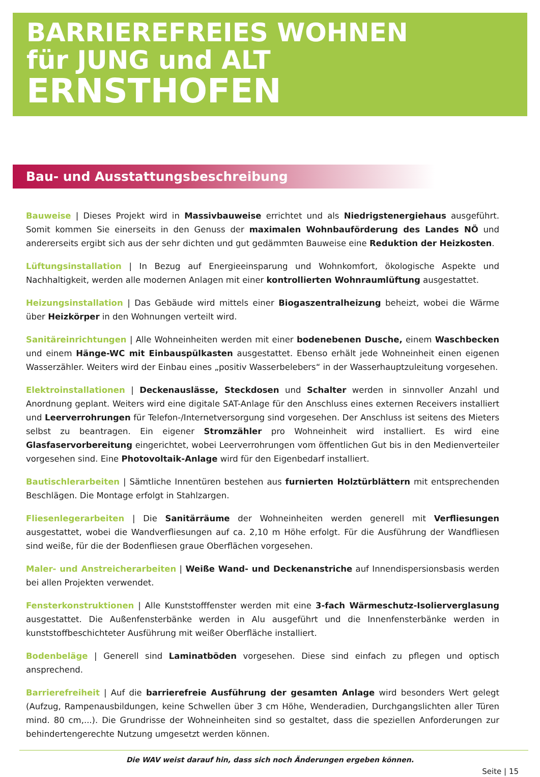BARRIEREFREIES WOHNEN
für JUNG und ALT
ERNSTHOFEN
Bau- und Ausstattungsbeschreibung
Bauweise | Dieses Projekt wird in Massivbauweise errichtet und als Niedrigstenergiehaus ausgeführt. Somit kommen Sie einerseits in den Genuss der maximalen Wohnbauförderung des Landes NÖ und andererseits ergibt sich aus der sehr dichten und gut gedämmten Bauweise eine Reduktion der Heizkosten.
Lüftungsinstallation | In Bezug auf Energieeinsparung und Wohnkomfort, ökologische Aspekte und Nachhaltigkeit, werden alle modernen Anlagen mit einer kontrollierten Wohnraumlüftung ausgestattet.
Heizungsinstallation | Das Gebäude wird mittels einer Biogaszentralheizung beheizt, wobei die Wärme über Heizkörper in den Wohnungen verteilt wird.
Sanitäreinrichtungen | Alle Wohneinheiten werden mit einer bodenebenen Dusche, einem Waschbecken und einem Hänge-WC mit Einbauspülkasten ausgestattet. Ebenso erhält jede Wohneinheit einen eigenen Wasserzähler. Weiters wird der Einbau eines „positiv Wasserbelebers“ in der Wasserhauptzuleitung vorgesehen.
Elektroinstallationen | Deckenauslässe, Steckdosen und Schalter werden in sinnvoller Anzahl und Anordnung geplant. Weiters wird eine digitale SAT-Anlage für den Anschluss eines externen Receivers installiert und Leerverrohrungen für Telefon-/Internetversorgung sind vorgesehen. Der Anschluss ist seitens des Mieters selbst zu beantragen. Ein eigener Stromzähler pro Wohneinheit wird installiert. Es wird eine Glasfaservorbereitung eingerichtet, wobei Leerverrohrungen vom öffentlichen Gut bis in den Medienverteiler vorgesehen sind. Eine Photovoltaik-Anlage wird für den Eigenbedarf installiert.
Bautischlerarbeiten | Sämtliche Innentüren bestehen aus furnierten Holztürblättern mit entsprechenden Beschlägen. Die Montage erfolgt in Stahlzargen.
Fliesenlegerarbeiten | Die Sanitärräume der Wohneinheiten werden generell mit Verfliesungen ausgestattet, wobei die Wandverfliesungen auf ca. 2,10 m Höhe erfolgt. Für die Ausführung der Wandfliesen sind weiße, für die der Bodenfliesen graue Oberflächen vorgesehen.
Maler- und Anstreicherarbeiten | Weiße Wand- und Deckenanstriche auf Innendispersionsbasis werden bei allen Projekten verwendet.
Fensterkonstruktionen | Alle Kunststofffenster werden mit eine 3-fach Wärmeschutz-Isolierverglasung ausgestattet. Die Außenfensterbänke werden in Alu ausgeführt und die Innenfensterbänke werden in kunststoffbeschichteter Ausführung mit weißer Oberfläche installiert.
Bodenbeläge | Generell sind Laminatböden vorgesehen. Diese sind einfach zu pflegen und optisch ansprechend.
Barrierefreiheit | Auf die barrierefreie Ausführung der gesamten Anlage wird besonders Wert gelegt (Aufzug, Rampenausbildungen, keine Schwellen über 3 cm Höhe, Wenderadien, Durchgangslichten aller Türen mind. 80 cm,...). Die Grundrisse der Wohneinheiten sind so gestaltet, dass die speziellen Anforderungen zur behindertengerechte Nutzung umgesetzt werden können.
Die WAV weist darauf hin, dass sich noch Änderungen ergeben können.
Seite | 15